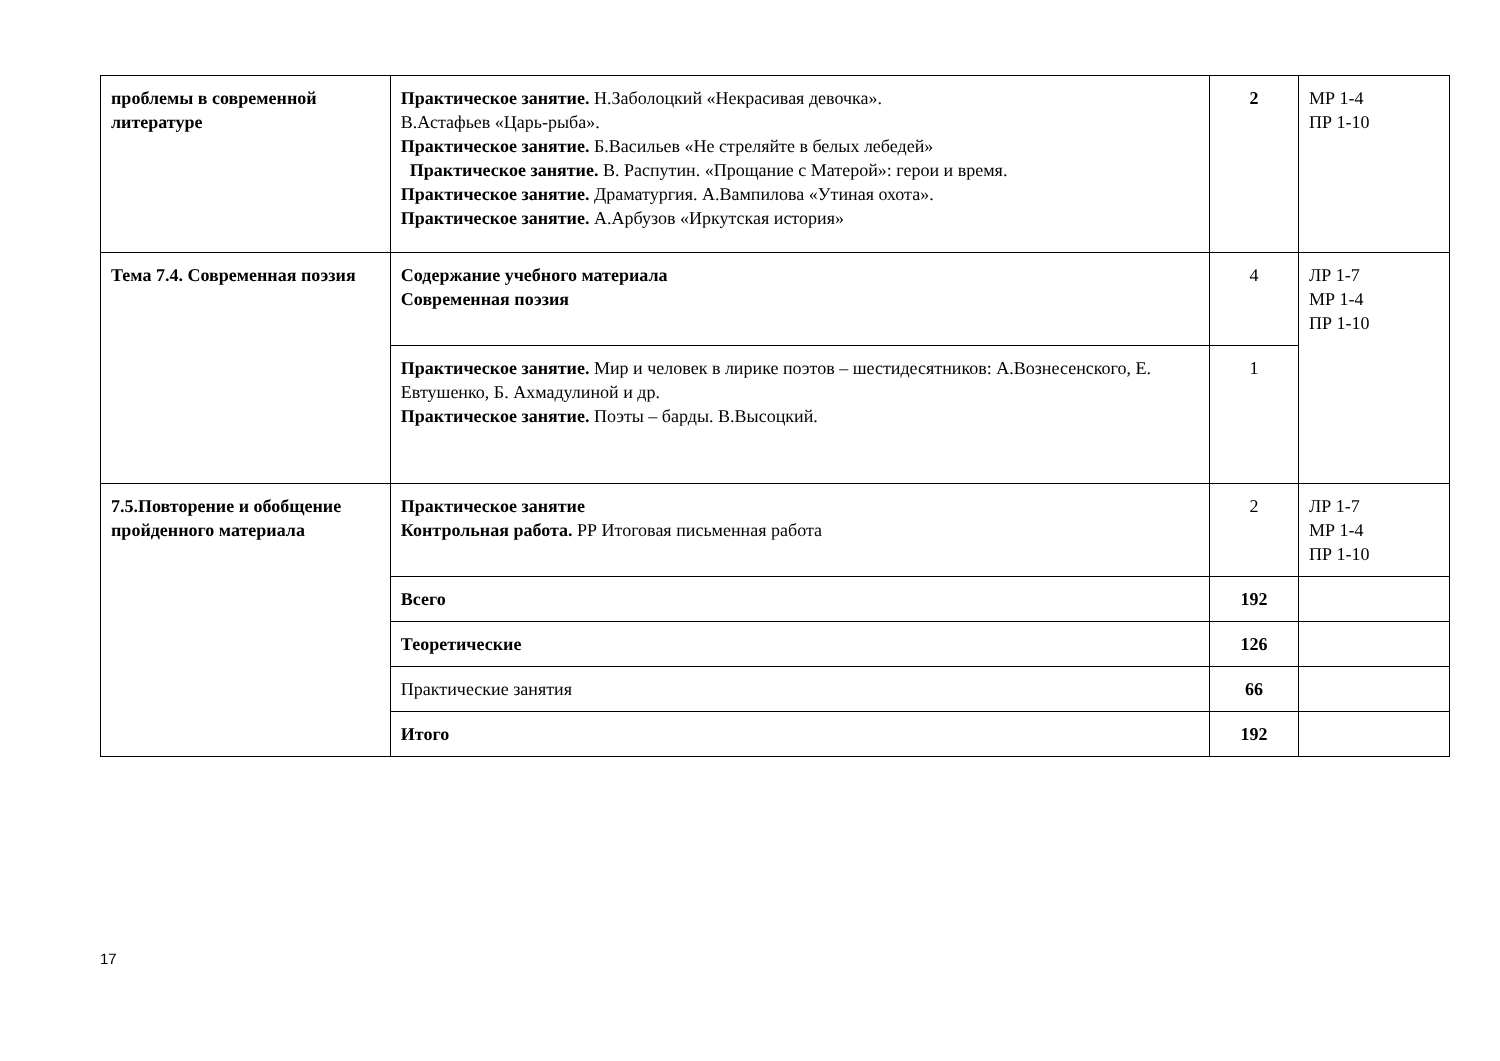| проблемы в современной литературе | Практическое занятие. Н.Заболоцкий «Некрасивая девочка». В.Астафьев «Царь-рыба». Практическое занятие. Б.Васильев «Не стреляйте в белых лебедей» Практическое занятие. В. Распутин. «Прощание с Матерой»: герои и время. Практическое занятие. Драматургия. А.Вампилова «Утиная охота». Практическое занятие. А.Арбузов «Иркутская история» | 2 | МР 1-4 ПР 1-10 |
| Тема 7.4. Современная поэзия | Содержание учебного материала Современная поэзия | 4 | ЛР 1-7 МР 1-4 ПР 1-10 |
| | Практическое занятие. Мир и человек в лирике поэтов – шестидесятников: А.Вознесенского, Е. Евтушенко, Б. Ахмадулиной и др. Практическое занятие. Поэты – барды. В.Высоцкий. | 1 | |
| 7.5.Повторение и обобщение пройденного материала | Практическое занятие Контрольная работа. РР Итоговая письменная работа | 2 | ЛР 1-7 МР 1-4 ПР 1-10 |
| | Всего | 192 | |
| | Теоретические | 126 | |
| | Практические занятия | 66 | |
| | Итого | 192 | |
17